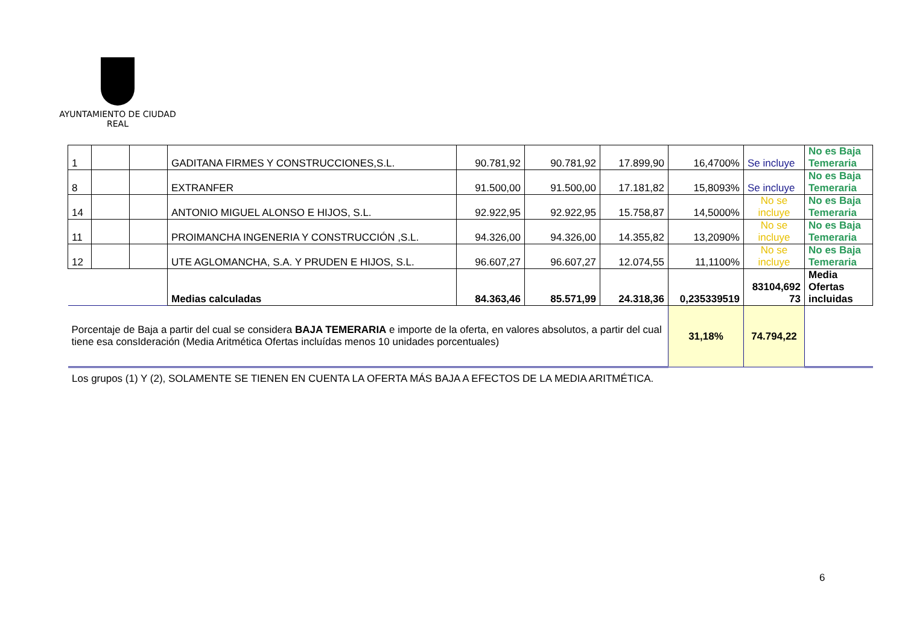AYUNTAMIENTO DE CIUDAD REAL
| 1 | | | GADITANA FIRMES Y CONSTRUCCIONES,S.L. | 90.781,92 | 90.781,92 | 17.899,90 | 16,4700% | Se incluye | No es Baja Temeraria |
| 8 | | | EXTRANFER | 91.500,00 | 91.500,00 | 17.181,82 | 15,8093% | Se incluye | No es Baja Temeraria |
| 14 | | | ANTONIO MIGUEL ALONSO E HIJOS, S.L. | 92.922,95 | 92.922,95 | 15.758,87 | 14,5000% | No se incluye | No es Baja Temeraria |
| 11 | | | PROIMANCHA INGENERIA Y CONSTRUCCIÓN ,S.L. | 94.326,00 | 94.326,00 | 14.355,82 | 13,2090% | No se incluye | No es Baja Temeraria |
| 12 | | | UTE AGLOMANCHA, S.A. Y PRUDEN E HIJOS, S.L. | 96.607,27 | 96.607,27 | 12.074,55 | 11,1100% | No se incluye | No es Baja Temeraria |
| | | | Medias calculadas | 84.363,46 | 85.571,99 | 24.318,36 | 0,235339519 | 83104,692 73 | Media Ofertas incluidas |
| Porcentaje de Baja a partir del cual se considera BAJA TEMERARIA e importe de la oferta, en valores absolutos, a partir del cual tiene esa consIderación (Media Aritmética Ofertas incluídas menos 10 unidades porcentuales) | | | | | | | 31,18% | 74.794,22 | |
Los grupos (1) Y (2), SOLAMENTE SE TIENEN EN CUENTA LA OFERTA MÁS BAJA A EFECTOS DE LA MEDIA ARITMÉTICA.
6